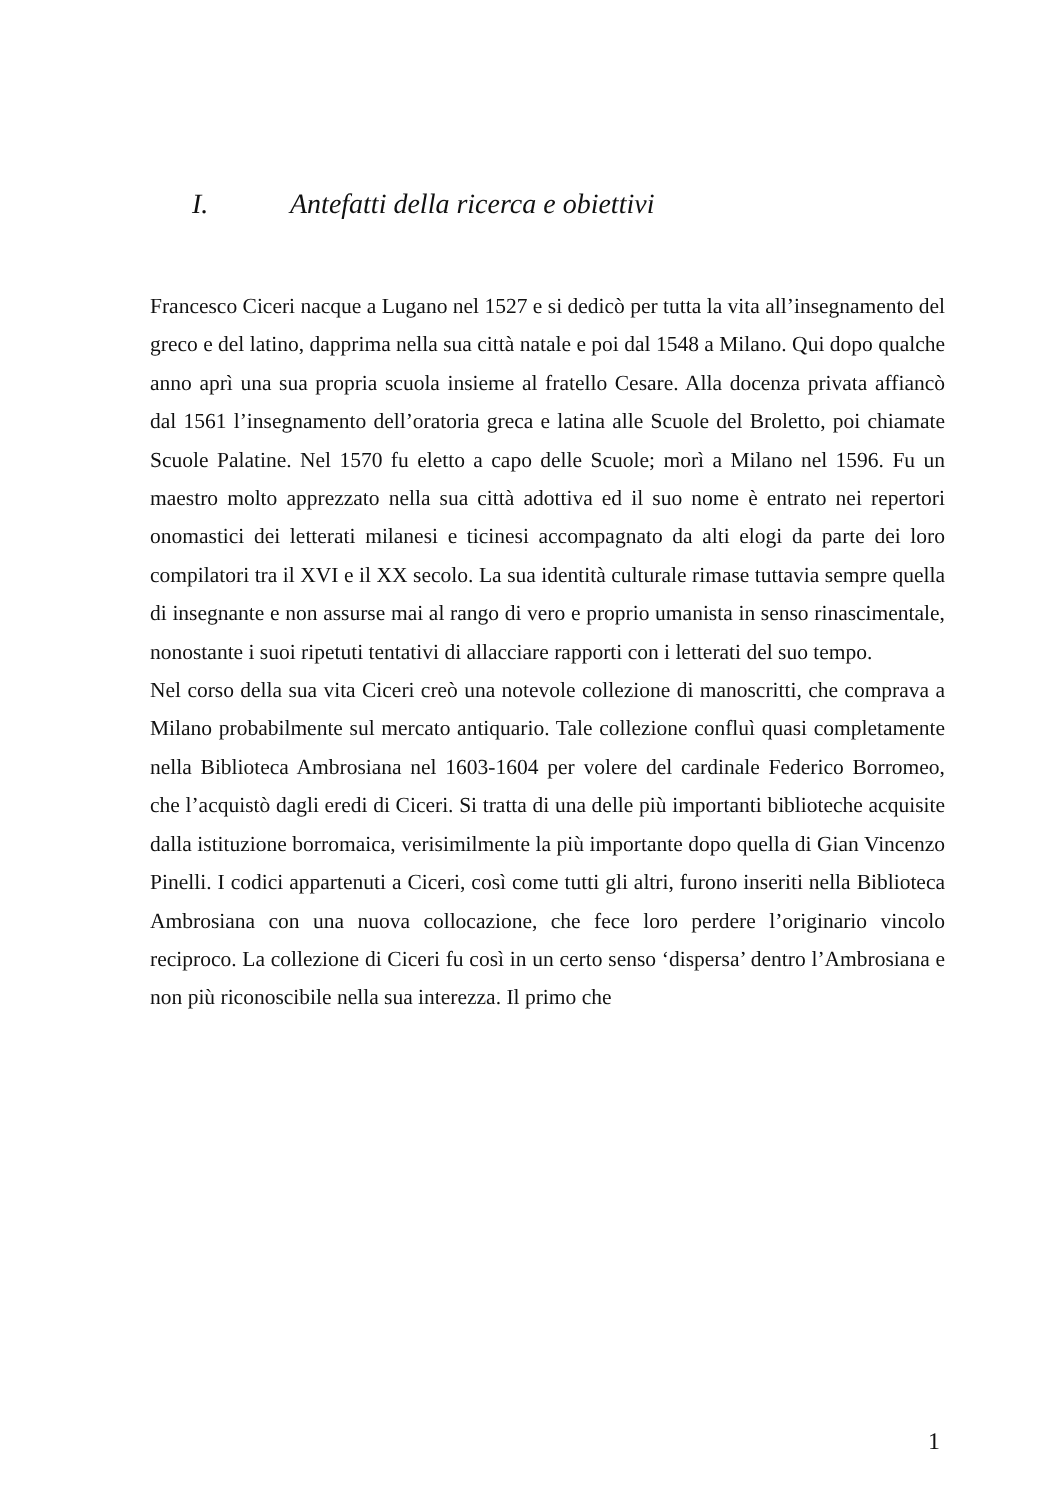I. Antefatti della ricerca e obiettivi
Francesco Ciceri nacque a Lugano nel 1527 e si dedicò per tutta la vita all’insegnamento del greco e del latino, dapprima nella sua città natale e poi dal 1548 a Milano. Qui dopo qualche anno aprì una sua propria scuola insieme al fratello Cesare. Alla docenza privata affiancò dal 1561 l’insegnamento dell’oratoria greca e latina alle Scuole del Broletto, poi chiamate Scuole Palatine. Nel 1570 fu eletto a capo delle Scuole; morì a Milano nel 1596. Fu un maestro molto apprezzato nella sua città adottiva ed il suo nome è entrato nei repertori onomastici dei letterati milanesi e ticinesi accompagnato da alti elogi da parte dei loro compilatori tra il XVI e il XX secolo. La sua identità culturale rimase tuttavia sempre quella di insegnante e non assurse mai al rango di vero e proprio umanista in senso rinascimentale, nonostante i suoi ripetuti tentativi di allacciare rapporti con i letterati del suo tempo.
Nel corso della sua vita Ciceri creò una notevole collezione di manoscritti, che comprava a Milano probabilmente sul mercato antiquario. Tale collezione confluì quasi completamente nella Biblioteca Ambrosiana nel 1603-1604 per volere del cardinale Federico Borromeo, che l’acquistò dagli eredi di Ciceri. Si tratta di una delle più importanti biblioteche acquisite dalla istituzione borromaica, verisimilmente la più importante dopo quella di Gian Vincenzo Pinelli. I codici appartenuti a Ciceri, così come tutti gli altri, furono inseriti nella Biblioteca Ambrosiana con una nuova collocazione, che fece loro perdere l’originario vincolo reciproco. La collezione di Ciceri fu così in un certo senso ‘dispersa’ dentro l’Ambrosiana e non più riconoscibile nella sua interezza. Il primo che
1